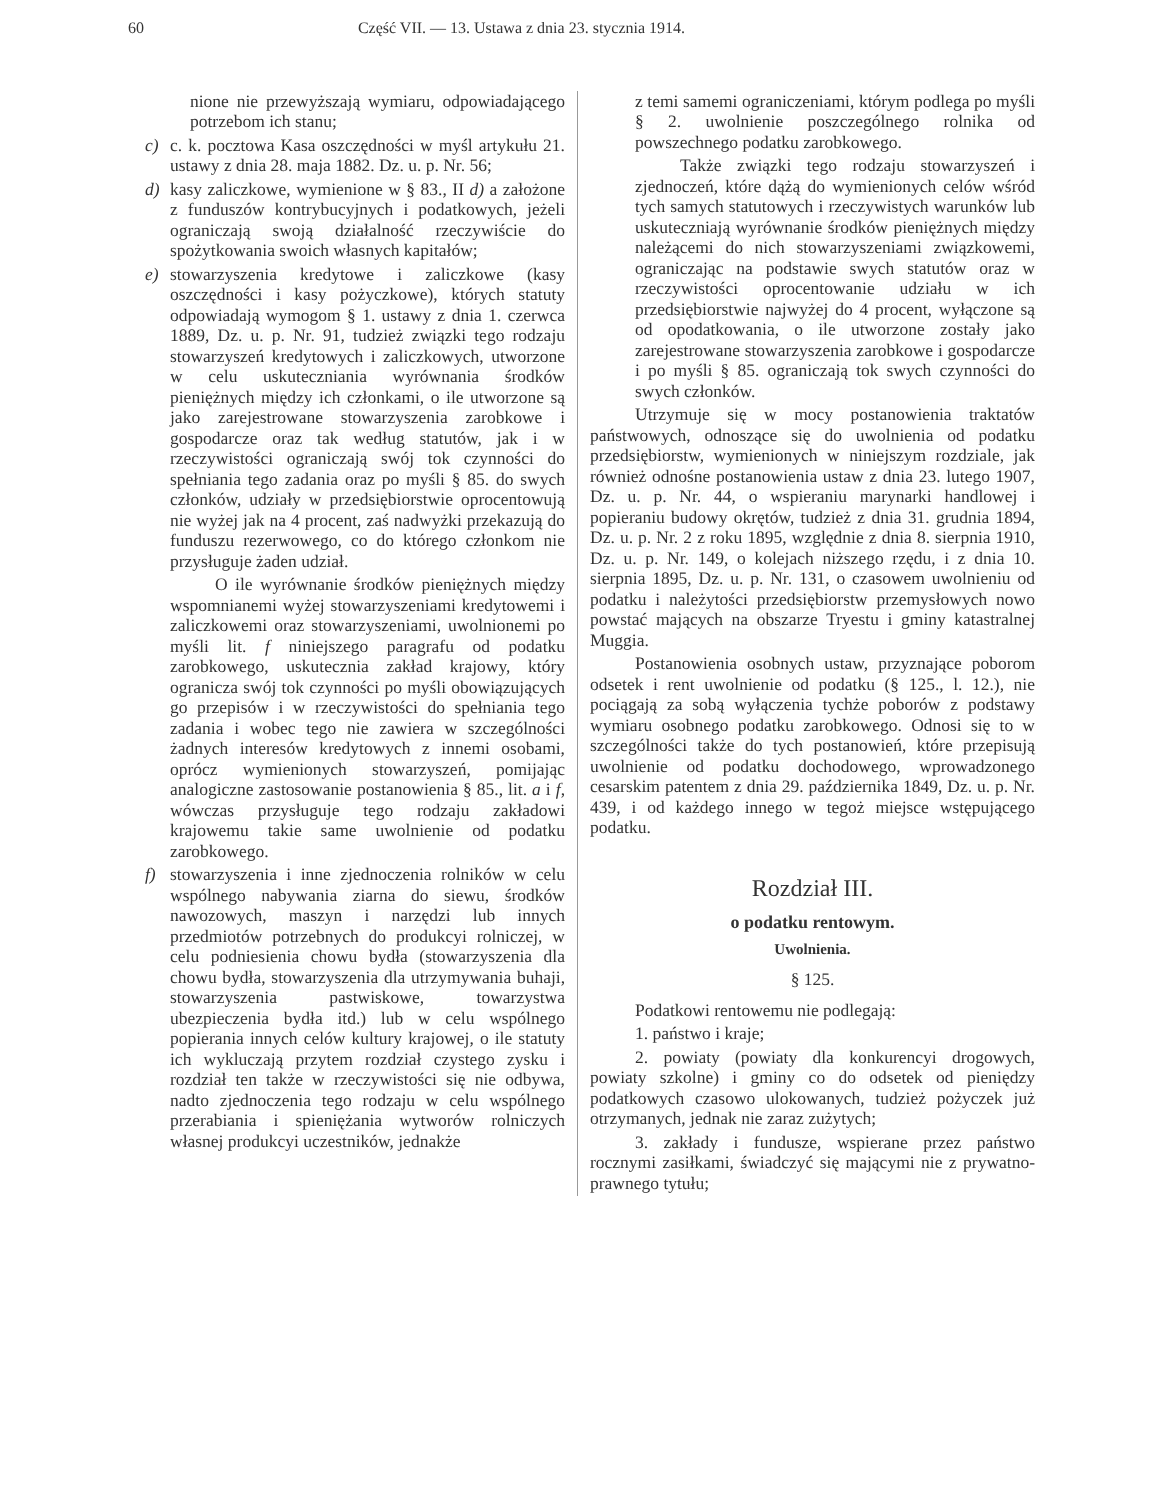60 Część VII. — 13. Ustawa z dnia 23. stycznia 1914.
nione nie przewyższają wymiaru, odpowiadającego potrzebom ich stanu;
c) c. k. pocztowa Kasa oszczędności w myśl artykułu 21. ustawy z dnia 28. maja 1882. Dz. u. p. Nr. 56;
d) kasy zaliczkowe, wymienione w § 83., II d) a założone z funduszów kontrybucyjnych i podatkowych, jeżeli ograniczają swoją działalność rzeczywiście do spożytkowania swoich własnych kapitałów;
e) stowarzyszenia kredytowe i zaliczkowe (kasy oszczędności i kasy pożyczkowe), których statuty odpowiadają wymogom § 1. ustawy z dnia 1. czerwca 1889, Dz. u. p. Nr. 91, tudzież związki tego rodzaju stowarzyszeń kredytowych i zaliczkowych, utworzone w celu uskuteczniania wyrównania środków pieniężnych między ich członkami, o ile utworzone są jako zarejestrowane stowarzyszenia zarobkowe i gospodarcze oraz tak według statutów, jak i w rzeczywistości ograniczają swój tok czynności do spełniania tego zadania oraz po myśli § 85. do swych członków, udziały w przedsiębiorstwie oprocentowują nie wyżej jak na 4 procent, zaś nadwyżki przekazują do funduszu rezerwowego, co do którego członkom nie przysługuje żaden udział.
O ile wyrównanie środków pieniężnych między wspomnianemi wyżej stowarzyszeniami kredytowemi i zaliczkowemi oraz stowarzyszeniami, uwolnionemi po myśli lit. f niniejszego paragrafu od podatku zarobkowego, uskutecznia zakład krajowy, który ogranicza swój tok czynności po myśli obowiązujących go przepisów i w rzeczywistości do spełniania tego zadania i wobec tego nie zawiera w szczególności żadnych interesów kredytowych z innemi osobami, oprócz wymienionych stowarzyszeń, pomijając analogiczne zastosowanie postanowienia § 85., lit. a i f, wówczas przysługuje tego rodzaju zakładowi krajowemu takie same uwolnienie od podatku zarobkowego.
f) stowarzyszenia i inne zjednoczenia rolników w celu wspólnego nabywania ziarna do siewu, środków nawozowych, maszyn i narzędzi lub innych przedmiotów potrzebnych do produkcyi rolniczej, w celu podniesienia chowu bydła (stowarzyszenia dla chowu bydła, stowarzyszenia dla utrzymywania buhaji, stowarzyszenia pastwiskowe, towarzystwa ubezpieczenia bydła itd.) lub w celu wspólnego popierania innych celów kultury krajowej, o ile statuty ich wykluczają przytem rozdział czystego zysku i rozdział ten także w rzeczywistości się nie odbywa, nadto zjednoczenia tego rodzaju w celu wspólnego przerabiania i spieniężania wytworów rolniczych własnej produkcyi uczestników, jednakże
z temi samemi ograniczeniami, którym podlega po myśli § 2. uwolnienie poszczególnego rolnika od powszechnego podatku zarobkowego.
Także związki tego rodzaju stowarzyszeń i zjednoczeń, które dążą do wymienionych celów wśród tych samych statutowych i rzeczywistych warunków lub uskuteczniają wyrównanie środków pieniężnych między należącemi do nich stowarzyszeniami związkowemi, ograniczając na podstawie swych statutów oraz w rzeczywistości oprocentowanie udziału w ich przedsiębiorstwie najwyżej do 4 procent, wyłączone są od opodatkowania, o ile utworzone zostały jako zarejestrowane stowarzyszenia zarobkowe i gospodarcze i po myśli § 85. ograniczają tok swych czynności do swych członków.
Utrzymuje się w mocy postanowienia traktatów państwowych, odnoszące się do uwolnienia od podatku przedsiębiorstw, wymienionych w niniejszym rozdziale, jak również odnośne postanowienia ustaw z dnia 23. lutego 1907, Dz. u. p. Nr. 44, o wspieraniu marynarki handlowej i popieraniu budowy okrętów, tudzież z dnia 31. grudnia 1894, Dz. u. p. Nr. 2 z roku 1895, względnie z dnia 8. sierpnia 1910, Dz. u. p. Nr. 149, o kolejach niższego rzędu, i z dnia 10. sierpnia 1895, Dz. u. p. Nr. 131, o czasowem uwolnieniu od podatku i należytości przedsiębiorstw przemysłowych nowo powstać mających na obszarze Tryestu i gminy katastralnej Muggia.
Postanowienia osobnych ustaw, przyznające poborom odsetek i rent uwolnienie od podatku (§ 125., l. 12.), nie pociągają za sobą wyłączenia tychże poborów z podstawy wymiaru osobnego podatku zarobkowego. Odnosi się to w szczególności także do tych postanowień, które przepisują uwolnienie od podatku dochodowego, wprowadzonego cesarskim patentem z dnia 29. października 1849, Dz. u. p. Nr. 439, i od każdego innego w tegoż miejsce wstępującego podatku.
Rozdział III.
o podatku rentowym.
Uwolnienia.
§ 125.
Podatkowi rentowemu nie podlegają:
1. państwo i kraje;
2. powiaty (powiaty dla konkurencyi drogowych, powiaty szkolne) i gminy co do odsetek od pieniędzy podatkowych czasowo ulokowanych, tudzież pożyczek już otrzymanych, jednak nie zaraz zużytych;
3. zakłady i fundusze, wspierane przez państwo rocznymi zasiłkami, świadczyć się mającymi nie z prywatno-prawnego tytułu;